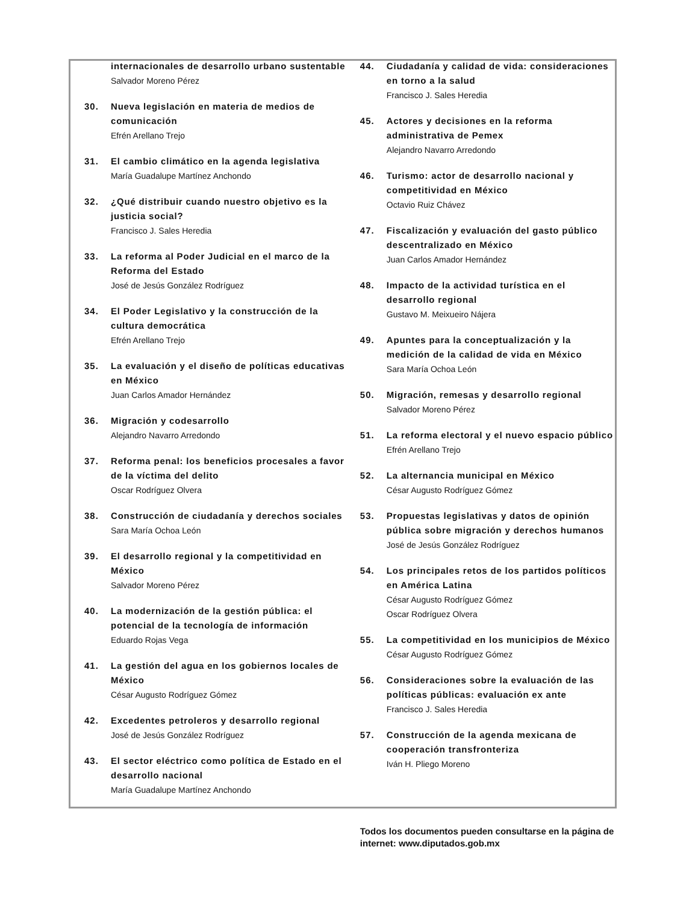internacionales de desarrollo urbano sustentable
Salvador Moreno Pérez
30. Nueva legislación en materia de medios de comunicación
Efrén Arellano Trejo
31. El cambio climático en la agenda legislativa
María Guadalupe Martínez Anchondo
32. ¿Qué distribuir cuando nuestro objetivo es la justicia social?
Francisco J. Sales Heredia
33. La reforma al Poder Judicial en el marco de la Reforma del Estado
José de Jesús González Rodríguez
34. El Poder Legislativo y la construcción de la cultura democrática
Efrén Arellano Trejo
35. La evaluación y el diseño de políticas educativas en México
Juan Carlos Amador Hernández
36. Migración y codesarrollo
Alejandro Navarro Arredondo
37. Reforma penal: los beneficios procesales a favor de la víctima del delito
Oscar Rodríguez Olvera
38. Construcción de ciudadanía y derechos sociales
Sara María Ochoa León
39. El desarrollo regional y la competitividad en México
Salvador Moreno Pérez
40. La modernización de la gestión pública: el potencial de la tecnología de información
Eduardo Rojas Vega
41. La gestión del agua en los gobiernos locales de México
César Augusto Rodríguez Gómez
42. Excedentes petroleros y desarrollo regional
José de Jesús González Rodríguez
43. El sector eléctrico como política de Estado en el desarrollo nacional
María Guadalupe Martínez Anchondo
44. Ciudadanía y calidad de vida: consideraciones en torno a la salud
Francisco J. Sales Heredia
45. Actores y decisiones en la reforma administrativa de Pemex
Alejandro Navarro Arredondo
46. Turismo: actor de desarrollo nacional y competitividad en México
Octavio Ruiz Chávez
47. Fiscalización y evaluación del gasto público descentralizado en México
Juan Carlos Amador Hernández
48. Impacto de la actividad turística en el desarrollo regional
Gustavo M. Meixueiro Nájera
49. Apuntes para la conceptualización y la medición de la calidad de vida en México
Sara María Ochoa León
50. Migración, remesas y desarrollo regional
Salvador Moreno Pérez
51. La reforma electoral y el nuevo espacio público
Efrén Arellano Trejo
52. La alternancia municipal en México
César Augusto Rodríguez Gómez
53. Propuestas legislativas y datos de opinión pública sobre migración y derechos humanos
José de Jesús González Rodríguez
54. Los principales retos de los partidos políticos en América Latina
César Augusto Rodríguez Gómez
Oscar Rodríguez Olvera
55. La competitividad en los municipios de México
César Augusto Rodríguez Gómez
56. Consideraciones sobre la evaluación de las políticas públicas: evaluación ex ante
Francisco J. Sales Heredia
57. Construcción de la agenda mexicana de cooperación transfronteriza
Iván H. Pliego Moreno
Todos los documentos pueden consultarse en la página de internet: www.diputados.gob.mx